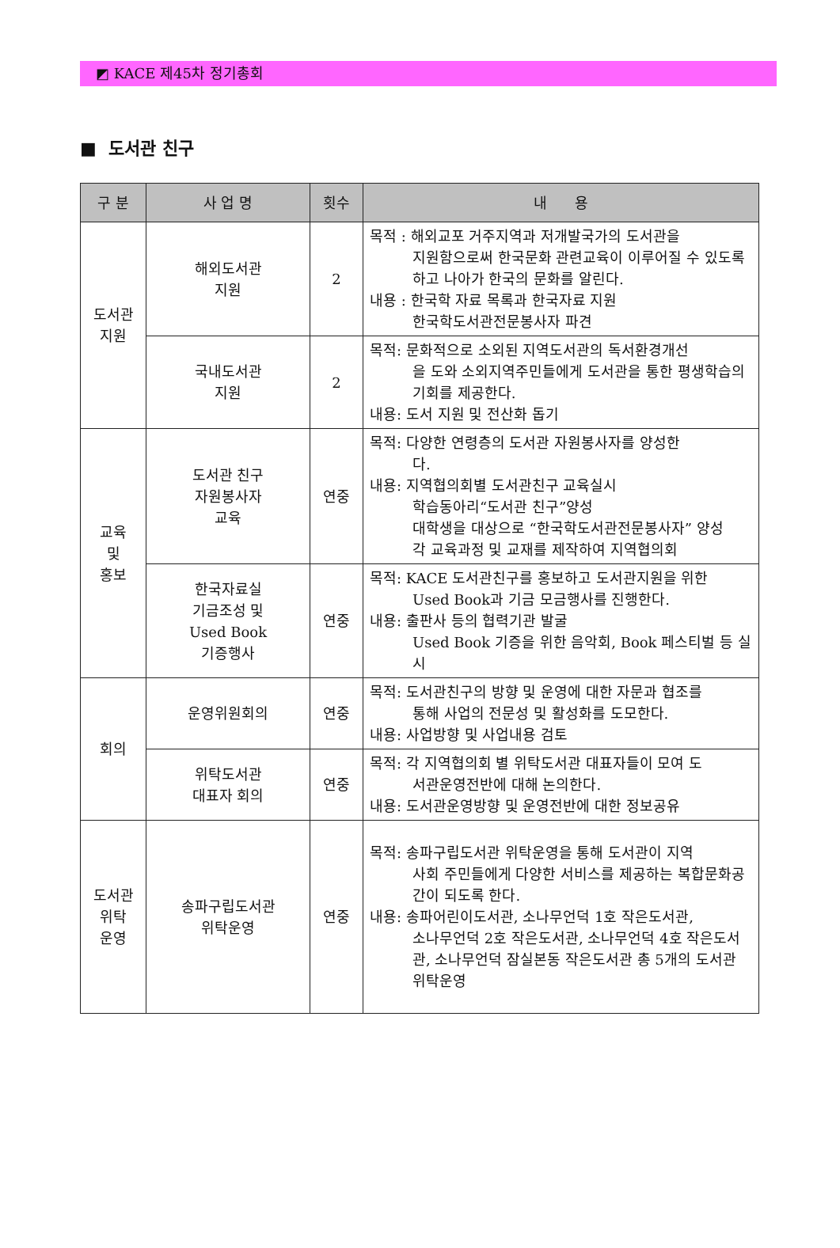◩ KACE 제45차 정기총회
■ 도서관 친구
| 구 분 | 사 업 명 | 횟수 | 내 용 |
| --- | --- | --- | --- |
| 도서관 지원 | 해외도서관 지원 | 2 | 목적 : 해외교포 거주지역과 저개발국가의 도서관을 지원함으로써 한국문화 관련교육이 이루어질 수 있도록 하고 나아가 한국의 문화를 알린다. 내용 : 한국학 자료 목록과 한국자료 지원 한국학도서관전문봉사자 파견 |
| | 국내도서관 지원 | 2 | 목적: 문화적으로 소외된 지역도서관의 독서환경개선 을 도와 소외지역주민들에게 도서관을 통한 평생학습의 기회를 제공한다. 내용: 도서 지원 및 전산화 돕기 |
| 교육 및 홍보 | 도서관 친구 자원봉사자 교육 | 연중 | 목적: 다양한 연령층의 도서관 자원봉사자를 양성한 다. 내용: 지역협의회별 도서관친구 교육실시 학습동아리“도서관 친구”양성 대학생을 대상으로 “한국학도서관전문봉사자” 양성 각 교육과정 및 교재를 제작하여 지역협의회 |
| | 한국자료실 기금조성 및 Used Book 기증행사 | 연중 | 목적: KACE 도서관친구를 홍보하고 도서관지원을 위한 Used Book과 기금 모금행사를 진행한다. 내용: 출판사 등의 협력기관 발굴 Used Book 기증을 위한 음악회, Book 페스티벌 등 실시 |
| 회의 | 운영위원회의 | 연중 | 목적: 도서관친구의 방향 및 운영에 대한 자문과 협조를 통해 사업의 전문성 및 활성화를 도모한다. 내용: 사업방향 및 사업내용 검토 |
| | 위탁도서관 대표자 회의 | 연중 | 목적: 각 지역협의회 별 위탁도서관 대표자들이 모여 도 서관운영전반에 대해 논의한다. 내용: 도서관운영방향 및 운영전반에 대한 정보공유 |
| 도서관 위탁 운영 | 송파구립도서관 위탁운영 | 연중 | 목적: 송파구립도서관 위탁운영을 통해 도서관이 지역 사회 주민들에게 다양한 서비스를 제공하는 복합문화공간이 되도록 한다. 내용: 송파어린이도서관, 소나무언덕 1호 작은도서관, 소나무언덕 2호 작은도서관, 소나무언덕 4호 작은도서관, 소나무언덕 잠실본동 작은도서관 총 5개의 도서관 위탁운영 |